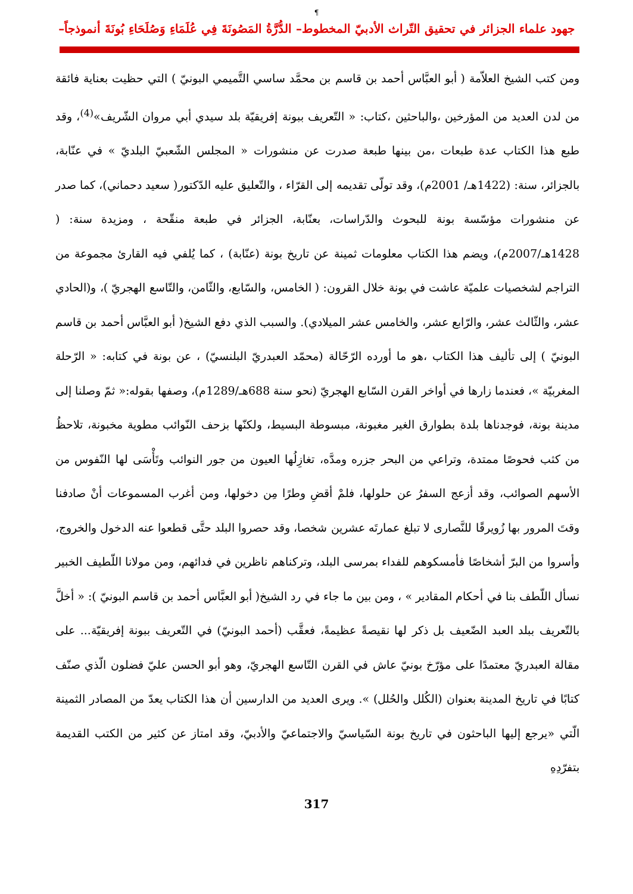¶
جهود علماء الجزائر في تحقيق التّراث الأدبيّ المخطوط– الدُّرَّةُ المَصُونَةَ فِي عُلَمَاءِ وَصُلَحَاءِ بُونَةَ أنموذجاً–
ومن كتب الشيخ العلاّمة ( أبو العبَّاس أحمد بن قاسم بن محمَّد ساسي التَّميمي البونيّ ) التي حظيت بعناية فائقة من لدن العديد من المؤرخين ،والباحثين ،كتاب: « التّعريف ببونة إفريقيّة بلد سيدي أبي مروان الشّريف»<sup>(4)</sup>، وقد طبع هذا الكتاب عدة طبعات ،من بينها طبعة صدرت عن منشورات « المجلس الشّعبيّ البلديّ » في عنّابة، بالجزائر، سنة: (1422هـ/ 2001م)، وقد تولّى تقديمه إلى القرّاء ، والتّعليق عليه الدّكتور( سعيد دحماني)، كما صدر عن منشورات مؤسّسة بونة للبحوث والدّراسات، بعنّابة، الجزائر في طبعة منقّحة ، ومزيدة سنة: ( 1428هـ/2007م)، ويضم هذا الكتاب معلومات ثمينة عن تاريخ بونة (عنّابة) ، كما يُلفي فيه القارئ مجموعة من التراجم لشخصيات علميّة عاشت في بونة خلال القرون: ( الخامس، والسّابع، والثّامن، والتّاسع الهجريّ )، و(الحادي عشر، والثّالث عشر، والرّابع عشر، والخامس عشر الميلادي). والسبب الذي دفع الشيخ( أبو العبَّاس أحمد بن قاسم البونيّ ) إلى تأليف هذا الكتاب ،هو ما أورده الرّحّالة (محمّد العبدريّ البلنسيّ) ، عن بونة في كتابه: « الرّحلة المغربيّة »، فعندما زارها في أواخر القرن السّابع الهجريّ (نحو سنة 688هـ/1289م)، وصفها بقوله:« ثمّ وصلنا إلى مدينة بونة، فوجدناها بلدة بطوارق الغير مغبونة، مبسوطة البسيط، ولكنّها بزحف النّوائب مطوية مخبونة، تلاحظُ من كثب فحوصًا ممتدة، وتراعي من البحر جزره ومدَّه، تغازِلُها العيون من جور النوائب وتَأْسَى لها النّفوس من الأسهم الصوائب، وقد أزعج السفرُ عن حلولها، فلمْ أقضِ وطرًا مِن دخولها، ومن أغرب المسموعات أنْ صادفنا وقتَ المرور بها زُويرقًا للنَّصارى لا تبلغ عمارتَه عشرين شخصا، وقد حصروا البلد حتَّى قطعوا عنه الدخول والخروج، وأسروا من البرّ أشخاصًا فأمسكوهم للفداء بمرسى البلد، وتركناهم ناظرين في فدائهم، ومن مولانا اللّطيف الخبير نسأل اللّطف بنا في أحكام المقادير » ، ومن بين ما جاء في رد الشيخ( أبو العبَّاس أحمد بن قاسم البونيّ ): « أخلَّ بالتّعريف ببلد العبد الضّعيف بل ذكر لها نقيصةً عظيمةً، فعقَّب (أحمد البونيّ) في التّعريف ببونة إفريقيّة... على مقالة العبدريّ معتمدًا على مؤرّخ بونيّ عاش في القرن التّاسع الهجريّ، وهو أبو الحسن عليّ فضلون الّذي صنّف كتابًا في تاريخ المدينة بعنوان (الكُلل والحُلل) ». ويرى العديد من الدارسين أن هذا الكتاب يعدّ من المصادر الثمينة الّتي «يرجع إليها الباحثون في تاريخ بونة السّياسيّ والاجتماعيّ والأدبيّ، وقد امتاز عن كثير من الكتب القديمة بتفرّدِهِ
317